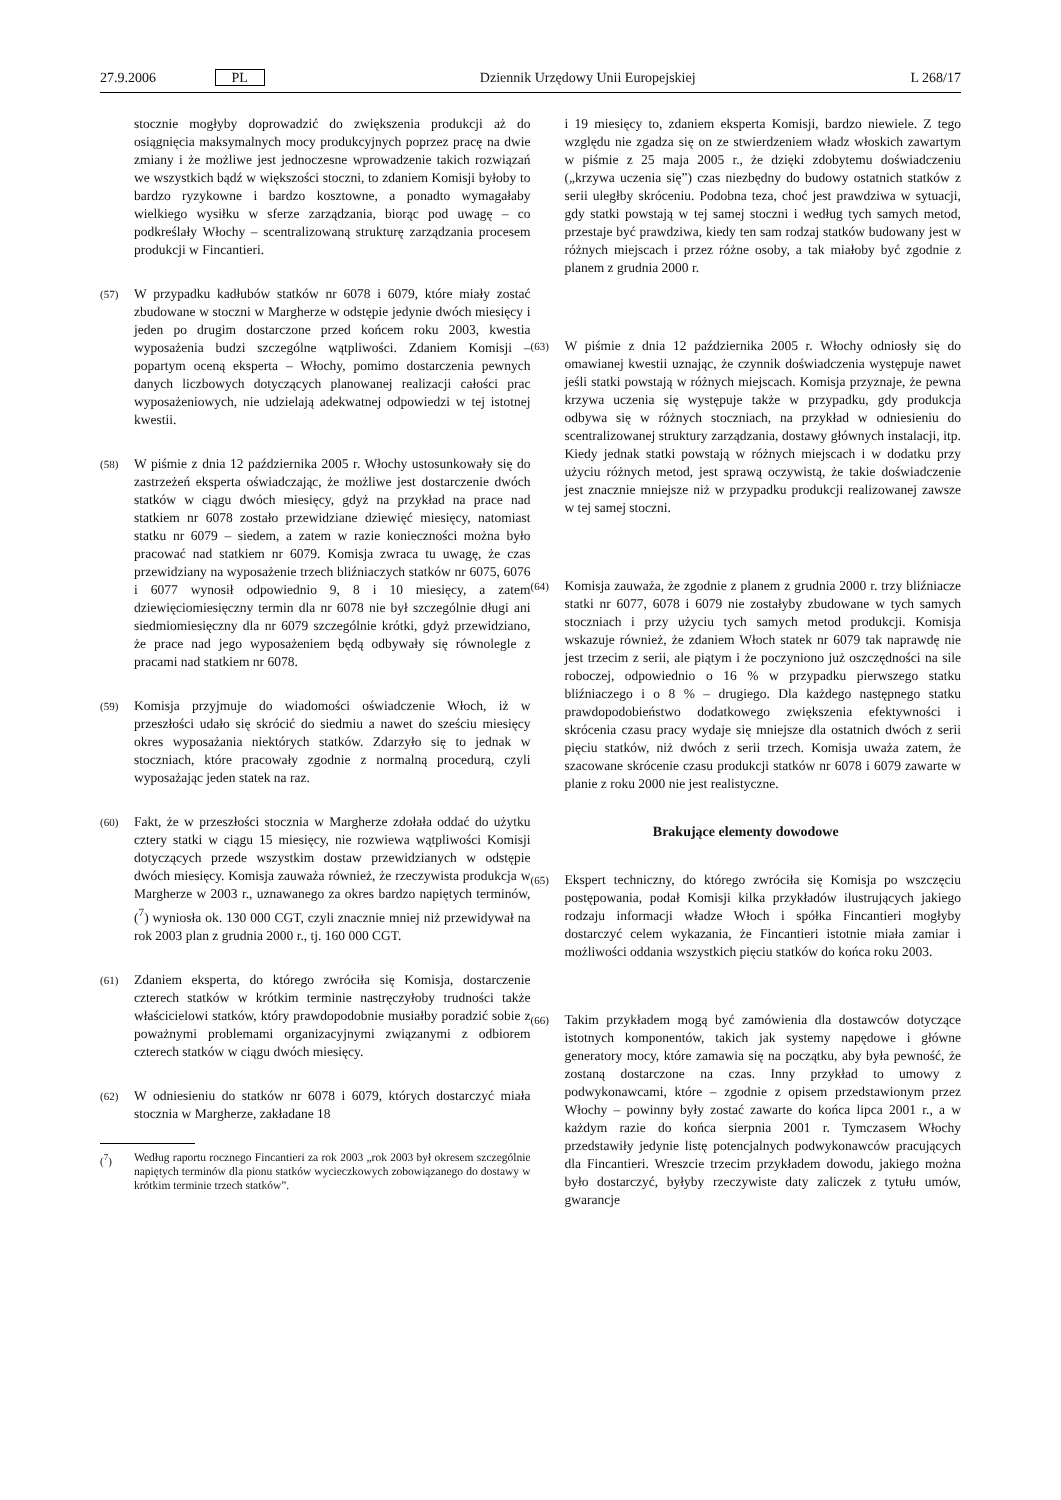27.9.2006 PL Dziennik Urzędowy Unii Europejskiej L 268/17
stocznie mogłyby doprowadzić do zwiększenia produkcji aż do osiągnięcia maksymalnych mocy produkcyjnych poprzez pracę na dwie zmiany i że możliwe jest jednoczesne wprowadzenie takich rozwiązań we wszystkich bądź w większości stoczni, to zdaniem Komisji byłoby to bardzo ryzykowne i bardzo kosztowne, a ponadto wymagałaby wielkiego wysiłku w sferze zarządzania, biorąc pod uwagę – co podkreślały Włochy – scentralizowaną strukturę zarządzania procesem produkcji w Fincantieri.
(57) W przypadku kadłubów statków nr 6078 i 6079, które miały zostać zbudowane w stoczni w Margherze w odstępie jedynie dwóch miesięcy i jeden po drugim dostarczone przed końcem roku 2003, kwestia wyposażenia budzi szczególne wątpliwości. Zdaniem Komisji – popartym oceną eksperta – Włochy, pomimo dostarczenia pewnych danych liczbowych dotyczących planowanej realizacji całości prac wyposażeniowych, nie udzielają adekwatnej odpowiedzi w tej istotnej kwestii.
(58) W piśmie z dnia 12 października 2005 r. Włochy ustosunkowały się do zastrzeżeń eksperta oświadczając, że możliwe jest dostarczenie dwóch statków w ciągu dwóch miesięcy, gdyż na przykład na prace nad statkiem nr 6078 zostało przewidziane dziewięć miesięcy, natomiast statku nr 6079 – siedem, a zatem w razie konieczności można było pracować nad statkiem nr 6079. Komisja zwraca tu uwagę, że czas przewidziany na wyposażenie trzech bliźniaczych statków nr 6075, 6076 i 6077 wynosił odpowiednio 9, 8 i 10 miesięcy, a zatem dziewięciomiesięczny termin dla nr 6078 nie był szczególnie długi ani siedmiomiesięczny dla nr 6079 szczególnie krótki, gdyż przewidziano, że prace nad jego wyposażeniem będą odbywały się równolegle z pracami nad statkiem nr 6078.
(59) Komisja przyjmuje do wiadomości oświadczenie Włoch, iż w przeszłości udało się skrócić do siedmiu a nawet do sześciu miesięcy okres wyposażania niektórych statków. Zdarzyło się to jednak w stoczniach, które pracowały zgodnie z normalną procedurą, czyli wyposażając jeden statek na raz.
(60) Fakt, że w przeszłości stocznia w Margherze zdołała oddać do użytku cztery statki w ciągu 15 miesięcy, nie rozwiewa wątpliwości Komisji dotyczących przede wszystkim dostaw przewidzianych w odstępie dwóch miesięcy. Komisja zauważa również, że rzeczywista produkcja w Margherze w 2003 r., uznawanego za okres bardzo napiętych terminów, (<sup>7</sup>) wyniosła ok. 130 000 CGT, czyli znacznie mniej niż przewidywał na rok 2003 plan z grudnia 2000 r., tj. 160 000 CGT.
(61) Zdaniem eksperta, do którego zwróciła się Komisja, dostarczenie czterech statków w krótkim terminie nastręczyłoby trudności także właścicielowi statków, który prawdopodobnie musiałby poradzić sobie z poważnymi problemami organizacyjnymi związanymi z odbiorem czterech statków w ciągu dwóch miesięcy.
(62) W odniesieniu do statków nr 6078 i 6079, których dostarczyć miała stocznia w Margherze, zakładane 18
(<sup>7</sup>) Według raportu rocznego Fincantieri za rok 2003 „rok 2003 był okresem szczególnie napiętych terminów dla pionu statków wycieczkowych zobowiązanego do dostawy w krótkim terminie trzech statków”.
i 19 miesięcy to, zdaniem eksperta Komisji, bardzo niewiele. Z tego względu nie zgadza się on ze stwierdzeniem władz włoskich zawartym w piśmie z 25 maja 2005 r., że dzięki zdobytemu doświadczeniu („krzywa uczenia się”) czas niezbędny do budowy ostatnich statków z serii uległby skróceniu. Podobna teza, choć jest prawdziwa w sytuacji, gdy statki powstają w tej samej stoczni i według tych samych metod, przestaje być prawdziwa, kiedy ten sam rodzaj statków budowany jest w różnych miejscach i przez różne osoby, a tak miałoby być zgodnie z planem z grudnia 2000 r.
(63) W piśmie z dnia 12 października 2005 r. Włochy odniosły się do omawianej kwestii uznając, że czynnik doświadczenia występuje nawet jeśli statki powstają w różnych miejscach. Komisja przyznaje, że pewna krzywa uczenia się występuje także w przypadku, gdy produkcja odbywa się w różnych stoczniach, na przykład w odniesieniu do scentralizowanej struktury zarządzania, dostawy głównych instalacji, itp. Kiedy jednak statki powstają w różnych miejscach i w dodatku przy użyciu różnych metod, jest sprawą oczywistą, że takie doświadczenie jest znacznie mniejsze niż w przypadku produkcji realizowanej zawsze w tej samej stoczni.
(64) Komisja zauważa, że zgodnie z planem z grudnia 2000 r. trzy bliźniacze statki nr 6077, 6078 i 6079 nie zostałyby zbudowane w tych samych stoczniach i przy użyciu tych samych metod produkcji. Komisja wskazuje również, że zdaniem Włoch statek nr 6079 tak naprawdę nie jest trzecim z serii, ale piątym i że poczyniono już oszczędności na sile roboczej, odpowiednio o 16 % w przypadku pierwszego statku bliźniaczego i o 8 % – drugiego. Dla każdego następnego statku prawdopodobieństwo dodatkowego zwiększenia efektywności i skrócenia czasu pracy wydaje się mniejsze dla ostatnich dwóch z serii pięciu statków, niż dwóch z serii trzech. Komisja uważa zatem, że szacowane skrócenie czasu produkcji statków nr 6078 i 6079 zawarte w planie z roku 2000 nie jest realistyczne.
Brakujące elementy dowodowe
(65) Ekspert techniczny, do którego zwróciła się Komisja po wszczęciu postępowania, podał Komisji kilka przykładów ilustrujących jakiego rodzaju informacji władze Włoch i spółka Fincantieri mogłyby dostarczyć celem wykazania, że Fincantieri istotnie miała zamiar i możliwości oddania wszystkich pięciu statków do końca roku 2003.
(66) Takim przykładem mogą być zamówienia dla dostawców dotyczące istotnych komponentów, takich jak systemy napędowe i główne generatory mocy, które zamawia się na początku, aby była pewność, że zostaną dostarczone na czas. Inny przykład to umowy z podwykonawcami, które – zgodnie z opisem przedstawionym przez Włochy – powinny były zostać zawarte do końca lipca 2001 r., a w każdym razie do końca sierpnia 2001 r. Tymczasem Włochy przedstawiły jedynie listę potencjalnych podwykonawców pracujących dla Fincantieri. Wreszcie trzecim przykładem dowodu, jakiego można było dostarczyć, byłyby rzeczywiste daty zaliczek z tytułu umów, gwarancje